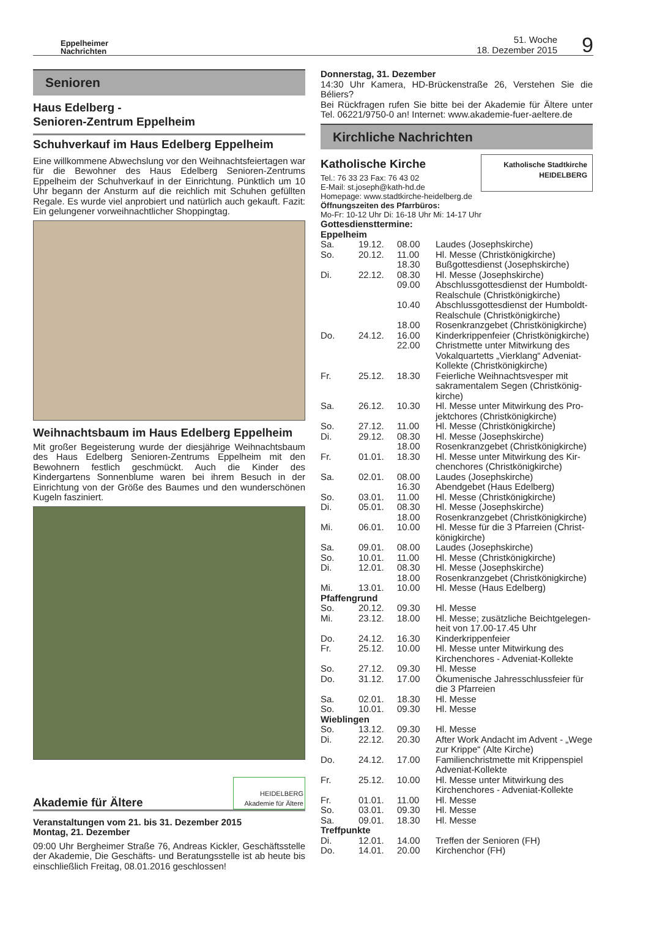Eppelheimer
Nachrichten
51. Woche
18. Dezember 2015
9
Senioren
Haus Edelberg -
Senioren-Zentrum Eppelheim
Schuhverkauf im Haus Edelberg Eppelheim
Eine willkommene Abwechslung vor den Weihnachtsfeiertagen war für die Bewohner des Haus Edelberg Senioren-Zentrums Eppelheim der Schuhverkauf in der Einrichtung. Pünktlich um 10 Uhr begann der Ansturm auf die reichlich mit Schuhen gefüllten Regale. Es wurde viel anprobiert und natürlich auch gekauft. Fazit: Ein gelungener vorweihnachtlicher Shoppingtag.
Weihnachtsbaum im Haus Edelberg Eppelheim
Mit großer Begeisterung wurde der diesjährige Weihnachtsbaum des Haus Edelberg Senioren-Zentrums Eppelheim mit den Bewohnern festlich geschmückt. Auch die Kinder des Kindergartens Sonnenblume waren bei ihrem Besuch in der Einrichtung von der Größe des Baumes und den wunderschönen Kugeln fasziniert.
Akademie für Ältere
HEIDELBERG
Akademie für Ältere
Veranstaltungen vom 21. bis 31. Dezember 2015
Montag, 21. Dezember
09:00 Uhr Bergheimer Straße 76, Andreas Kickler, Geschäftsstelle der Akademie, Die Geschäfts- und Beratungsstelle ist ab heute bis einschließlich Freitag, 08.01.2016 geschlossen!
Donnerstag, 31. Dezember
14:30 Uhr Kamera, HD-Brückenstraße 26, Verstehen Sie die Béliers?
Bei Rückfragen rufen Sie bitte bei der Akademie für Ältere unter Tel. 06221/9750-0 an! Internet: www.akademie-fuer-aeltere.de
Kirchliche Nachrichten
Katholische Kirche
Tel.: 76 33 23 Fax: 76 43 02
E-Mail: st.joseph@kath-hd.de
Katholische Stadtkirche
HEIDELBERG
Homepage: www.stadtkirche-heidelberg.de
Öffnungszeiten des Pfarrbüros:
Mo-Fr: 10-12 Uhr Di: 16-18 Uhr Mi: 14-17 Uhr
Gottesdiensttermine:
Eppelheim
| Sa. | 19.12. | 08.00 | Laudes (Josephskirche) |
| So. | 20.12. | 11.00 | Hl. Messe (Christkönigkirche) |
| | | 18.30 | Bußgottesdienst (Josephskirche) |
| Di. | 22.12. | 08.30 | Hl. Messe (Josephskirche) |
| | | 09.00 | Abschlussgottesdienst der Humboldt-Realschule (Christkönigkirche) |
| | | 10.40 | Abschlussgottesdienst der Humboldt-Realschule (Christkönigkirche) |
| | | 18.00 | Rosenkranzgebet (Christkönigkirche) |
| Do. | 24.12. | 16.00 | Kinderkrippenfeier (Christkönigkirche) |
| | | 22.00 | Christmette unter Mitwirkung des Vokalquartetts „Vierklang“ Adveniat-Kollekte (Christkönigkirche) |
| Fr. | 25.12. | 18.30 | Feierliche Weihnachtsvesper mit sakramentalem Segen (Christkönig-kirche) |
| Sa. | 26.12. | 10.30 | Hl. Messe unter Mitwirkung des Pro-jektchores (Christkönigkirche) |
| So. | 27.12. | 11.00 | Hl. Messe (Christkönigkirche) |
| Di. | 29.12. | 08.30 | Hl. Messe (Josephskirche) |
| | | 18.00 | Rosenkranzgebet (Christkönigkirche) |
| Fr. | 01.01. | 18.30 | Hl. Messe unter Mitwirkung des Kir-chenchores (Christkönigkirche) |
| Sa. | 02.01. | 08.00 | Laudes (Josephskirche) |
| | | 16.30 | Abendgebet (Haus Edelberg) |
| So. | 03.01. | 11.00 | Hl. Messe (Christkönigkirche) |
| Di. | 05.01. | 08.30 | Hl. Messe (Josephskirche) |
| | | 18.00 | Rosenkranzgebet (Christkönigkirche) |
| Mi. | 06.01. | 10.00 | Hl. Messe für die 3 Pfarreien (Christ-königkirche) |
| Sa. | 09.01. | 08.00 | Laudes (Josephskirche) |
| So. | 10.01. | 11.00 | Hl. Messe (Christkönigkirche) |
| Di. | 12.01. | 08.30 | Hl. Messe (Josephskirche) |
| | | 18.00 | Rosenkranzgebet (Christkönigkirche) |
| Mi. | 13.01. | 10.00 | Hl. Messe (Haus Edelberg) |
| Pfaffengrund | | | |
| So. | 20.12. | 09.30 | Hl. Messe |
| Mi. | 23.12. | 18.00 | Hl. Messe; zusätzliche Beichtgelegen-heit von 17.00-17.45 Uhr |
| Do. | 24.12. | 16.30 | Kinderkrippenfeier |
| Fr. | 25.12. | 10.00 | Hl. Messe unter Mitwirkung des Kirchenchores - Adveniat-Kollekte |
| So. | 27.12. | 09.30 | Hl. Messe |
| Do. | 31.12. | 17.00 | Ökumenische Jahresschlussfeier für die 3 Pfarreien |
| Sa. | 02.01. | 18.30 | Hl. Messe |
| So. | 10.01. | 09.30 | Hl. Messe |
| Wieblingen | | | |
| So. | 13.12. | 09.30 | Hl. Messe |
| Di. | 22.12. | 20.30 | After Work Andacht im Advent - „Wege zur Krippe“ (Alte Kirche) |
| Do. | 24.12. | 17.00 | Familienchristmette mit Krippenspiel Adveniat-Kollekte |
| Fr. | 25.12. | 10.00 | Hl. Messe unter Mitwirkung des Kirchenchores - Adveniat-Kollekte |
| Fr. | 01.01. | 11.00 | Hl. Messe |
| So. | 03.01. | 09.30 | Hl. Messe |
| Sa. | 09.01. | 18.30 | Hl. Messe |
| Treffpunkte | | | |
| Di. | 12.01. | 14.00 | Treffen der Senioren (FH) |
| Do. | 14.01. | 20.00 | Kirchenchor (FH) |